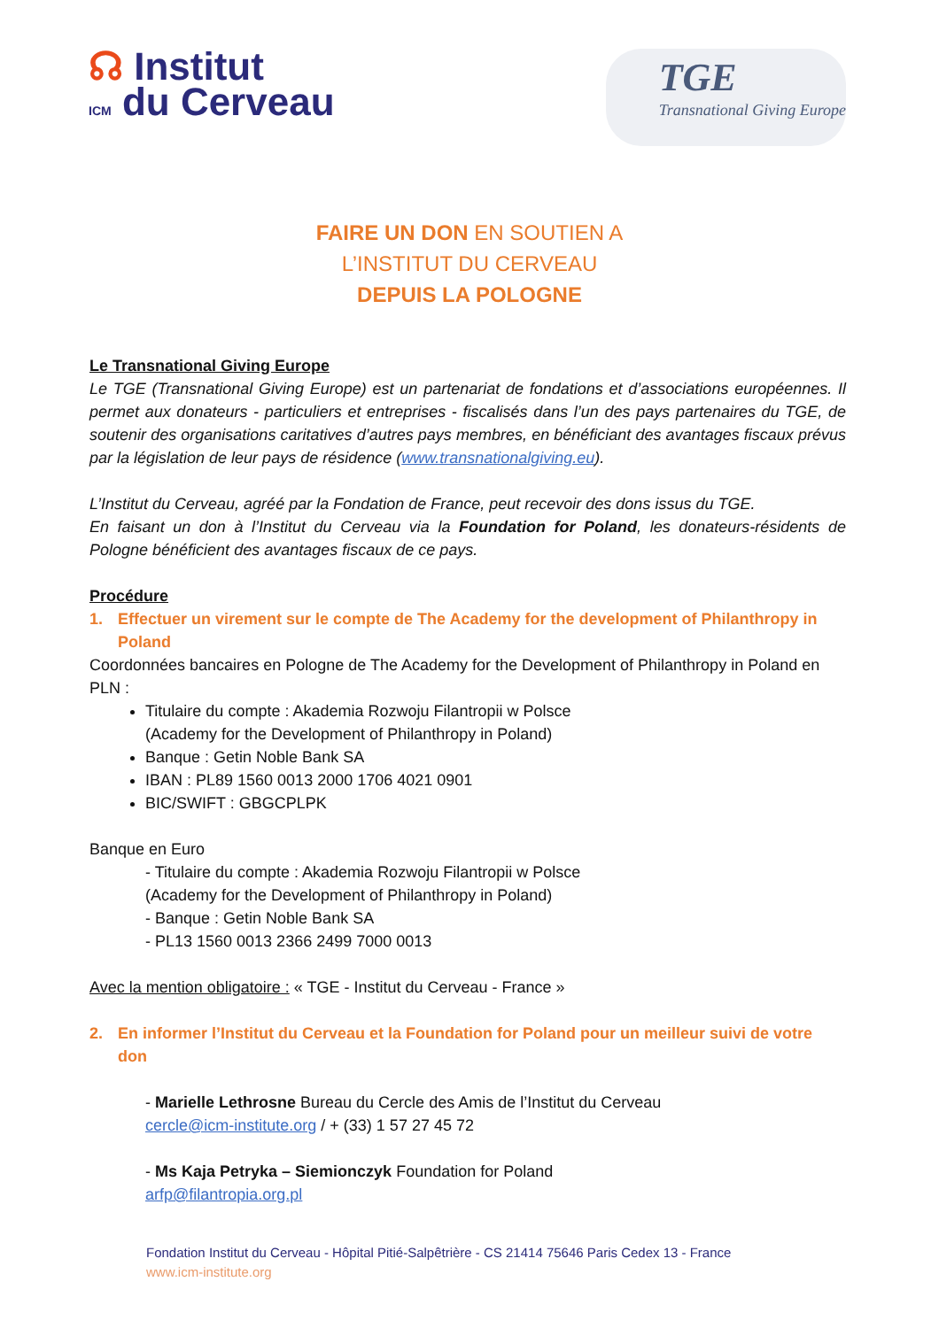☊ Institut
ICM du Cerveau
TGE
Transnational Giving Europe
FAIRE UN DON EN SOUTIEN A
L’INSTITUT DU CERVEAU
DEPUIS LA POLOGNE
Le Transnational Giving Europe
Le TGE (Transnational Giving Europe) est un partenariat de fondations et d’associations européennes. Il permet aux donateurs - particuliers et entreprises - fiscalisés dans l’un des pays partenaires du TGE, de soutenir des organisations caritatives d’autres pays membres, en bénéficiant des avantages fiscaux prévus par la législation de leur pays de résidence (www.transnationalgiving.eu).
L’Institut du Cerveau, agréé par la Fondation de France, peut recevoir des dons issus du TGE.
En faisant un don à l’Institut du Cerveau via la Foundation for Poland, les donateurs-résidents de Pologne bénéficient des avantages fiscaux de ce pays.
Procédure
1. Effectuer un virement sur le compte de The Academy for the development of Philanthropy in Poland
Coordonnées bancaires en Pologne de The Academy for the Development of Philanthropy in Poland en PLN :
Titulaire du compte : Akademia Rozwoju Filantropii w Polsce
(Academy for the Development of Philanthropy in Poland)
Banque : Getin Noble Bank SA
IBAN : PL89 1560 0013 2000 1706 4021 0901
BIC/SWIFT : GBGCPLPK
Banque en Euro
- Titulaire du compte : Akademia Rozwoju Filantropii w Polsce
(Academy for the Development of Philanthropy in Poland)
- Banque : Getin Noble Bank SA
- PL13 1560 0013 2366 2499 7000 0013
Avec la mention obligatoire : « TGE - Institut du Cerveau - France »
2. En informer l’Institut du Cerveau et la Foundation for Poland pour un meilleur suivi de votre don
- Marielle Lethrosne Bureau du Cercle des Amis de l’Institut du Cerveau
cercle@icm-institute.org / + (33) 1 57 27 45 72
- Ms Kaja Petryka – Siemionczyk Foundation for Poland
arfp@filantropia.org.pl
Fondation Institut du Cerveau - Hôpital Pitié-Salpêtrière - CS 21414 75646 Paris Cedex 13 - France
www.icm-institute.org